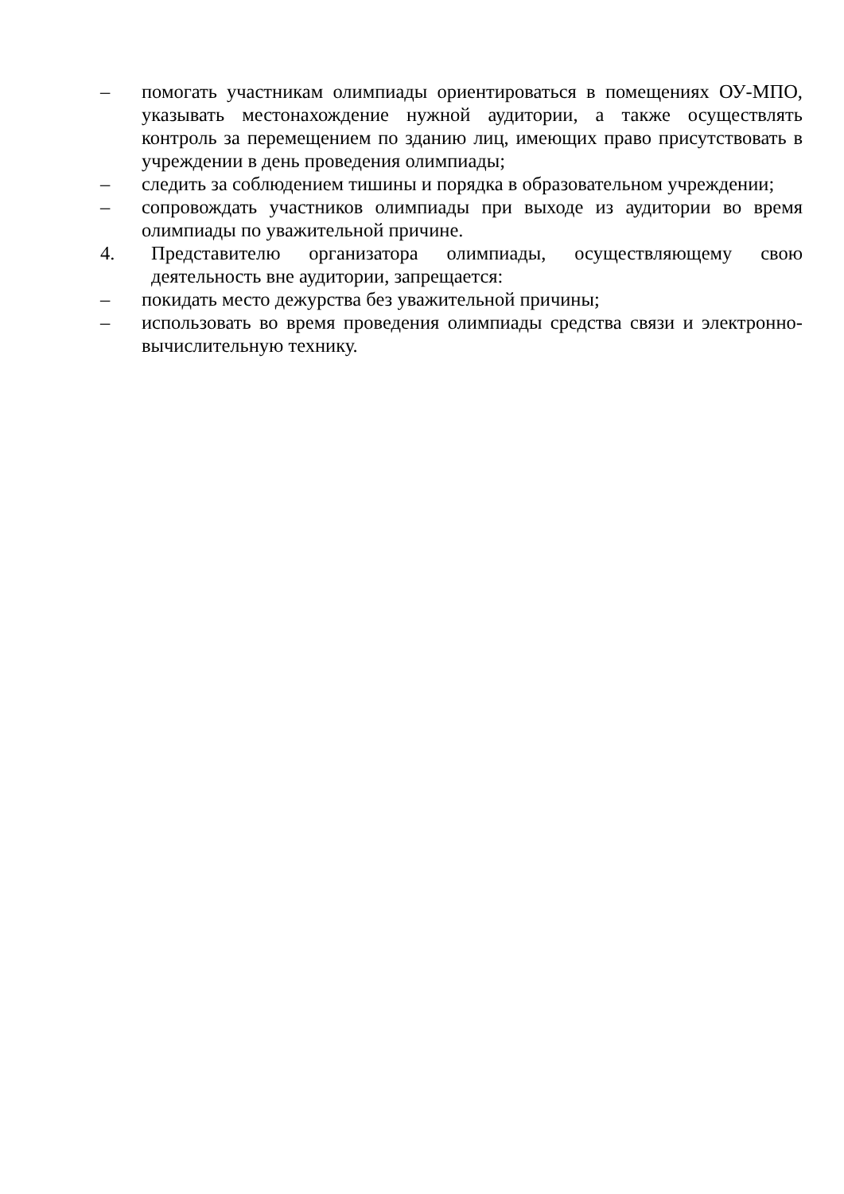– помогать участникам олимпиады ориентироваться в помещениях ОУ-МПО, указывать местонахождение нужной аудитории, а также осуществлять контроль за перемещением по зданию лиц, имеющих право присутствовать в учреждении в день проведения олимпиады;
– следить за соблюдением тишины и порядка в образовательном учреждении;
– сопровождать участников олимпиады при выходе из аудитории во время олимпиады по уважительной причине.
4. Представителю организатора олимпиады, осуществляющему свою деятельность вне аудитории, запрещается:
– покидать место дежурства без уважительной причины;
– использовать во время проведения олимпиады средства связи и электронно-вычислительную технику.